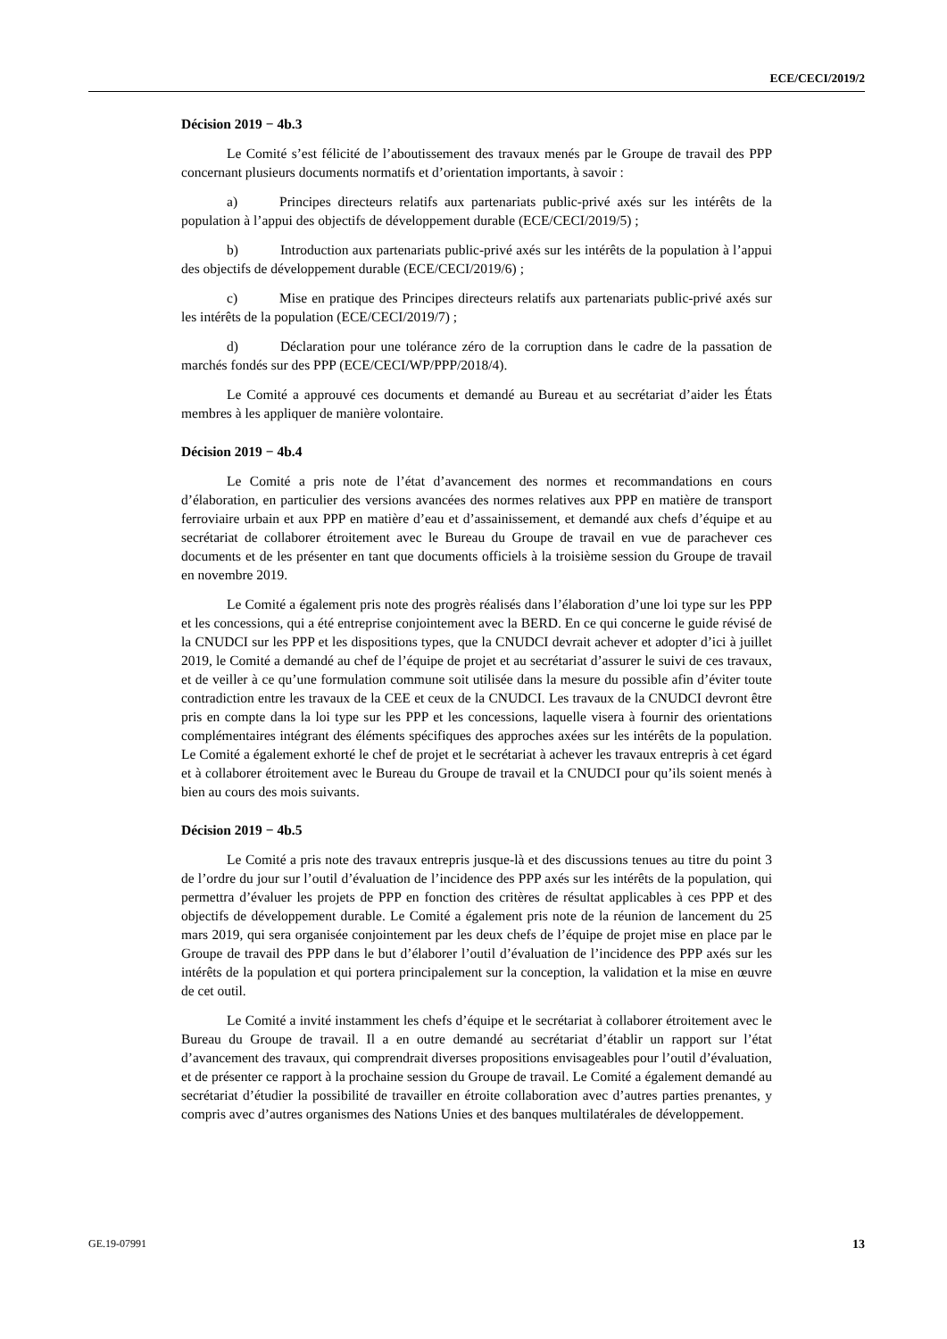ECE/CECI/2019/2
Décision 2019 − 4b.3
Le Comité s’est félicité de l’aboutissement des travaux menés par le Groupe de travail des PPP concernant plusieurs documents normatifs et d’orientation importants, à savoir :
a) Principes directeurs relatifs aux partenariats public-privé axés sur les intérêts de la population à l’appui des objectifs de développement durable (ECE/CECI/2019/5) ;
b) Introduction aux partenariats public-privé axés sur les intérêts de la population à l’appui des objectifs de développement durable (ECE/CECI/2019/6) ;
c) Mise en pratique des Principes directeurs relatifs aux partenariats public-privé axés sur les intérêts de la population (ECE/CECI/2019/7) ;
d) Déclaration pour une tolérance zéro de la corruption dans le cadre de la passation de marchés fondés sur des PPP (ECE/CECI/WP/PPP/2018/4).
Le Comité a approuvé ces documents et demandé au Bureau et au secrétariat d’aider les États membres à les appliquer de manière volontaire.
Décision 2019 − 4b.4
Le Comité a pris note de l’état d’avancement des normes et recommandations en cours d’élaboration, en particulier des versions avancées des normes relatives aux PPP en matière de transport ferroviaire urbain et aux PPP en matière d’eau et d’assainissement, et demandé aux chefs d’équipe et au secrétariat de collaborer étroitement avec le Bureau du Groupe de travail en vue de parachever ces documents et de les présenter en tant que documents officiels à la troisième session du Groupe de travail en novembre 2019.
Le Comité a également pris note des progrès réalisés dans l’élaboration d’une loi type sur les PPP et les concessions, qui a été entreprise conjointement avec la BERD. En ce qui concerne le guide révisé de la CNUDCI sur les PPP et les dispositions types, que la CNUDCI devrait achever et adopter d’ici à juillet 2019, le Comité a demandé au chef de l’équipe de projet et au secrétariat d’assurer le suivi de ces travaux, et de veiller à ce qu’une formulation commune soit utilisée dans la mesure du possible afin d’éviter toute contradiction entre les travaux de la CEE et ceux de la CNUDCI. Les travaux de la CNUDCI devront être pris en compte dans la loi type sur les PPP et les concessions, laquelle visera à fournir des orientations complémentaires intégrant des éléments spécifiques des approches axées sur les intérêts de la population. Le Comité a également exhorté le chef de projet et le secrétariat à achever les travaux entrepris à cet égard et à collaborer étroitement avec le Bureau du Groupe de travail et la CNUDCI pour qu’ils soient menés à bien au cours des mois suivants.
Décision 2019 − 4b.5
Le Comité a pris note des travaux entrepris jusque-là et des discussions tenues au titre du point 3 de l’ordre du jour sur l’outil d’évaluation de l’incidence des PPP axés sur les intérêts de la population, qui permettra d’évaluer les projets de PPP en fonction des critères de résultat applicables à ces PPP et des objectifs de développement durable. Le Comité a également pris note de la réunion de lancement du 25 mars 2019, qui sera organisée conjointement par les deux chefs de l’équipe de projet mise en place par le Groupe de travail des PPP dans le but d’élaborer l’outil d’évaluation de l’incidence des PPP axés sur les intérêts de la population et qui portera principalement sur la conception, la validation et la mise en œuvre de cet outil.
Le Comité a invité instamment les chefs d’équipe et le secrétariat à collaborer étroitement avec le Bureau du Groupe de travail. Il a en outre demandé au secrétariat d’établir un rapport sur l’état d’avancement des travaux, qui comprendrait diverses propositions envisageables pour l’outil d’évaluation, et de présenter ce rapport à la prochaine session du Groupe de travail. Le Comité a également demandé au secrétariat d’étudier la possibilité de travailler en étroite collaboration avec d’autres parties prenantes, y compris avec d’autres organismes des Nations Unies et des banques multilatérales de développement.
GE.19-07991 13